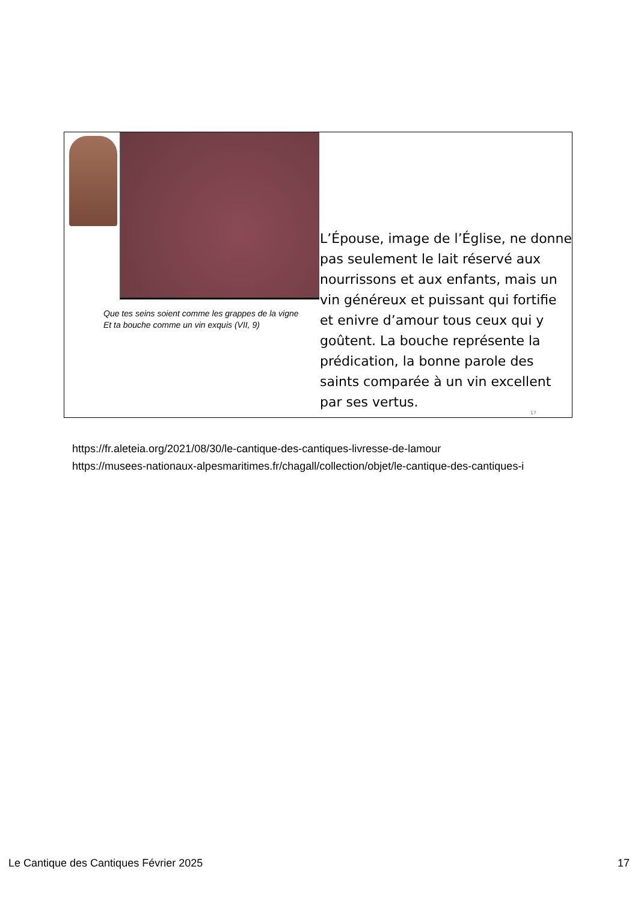Que tes seins soient comme les grappes de la vigne
Et ta bouche comme un vin exquis (VII, 9)
L’Épouse, image de l’Église, ne donne pas seulement le lait réservé aux nourrissons et aux enfants, mais un vin généreux et puissant qui fortifie et enivre d’amour tous ceux qui y goûtent. La bouche représente la prédication, la bonne parole des saints comparée à un vin excellent par ses vertus.
17
https://fr.aleteia.org/2021/08/30/le-cantique-des-cantiques-livresse-de-lamour
https://musees-nationaux-alpesmaritimes.fr/chagall/collection/objet/le-cantique-des-cantiques-i
Le Cantique des Cantiques Février 2025 17